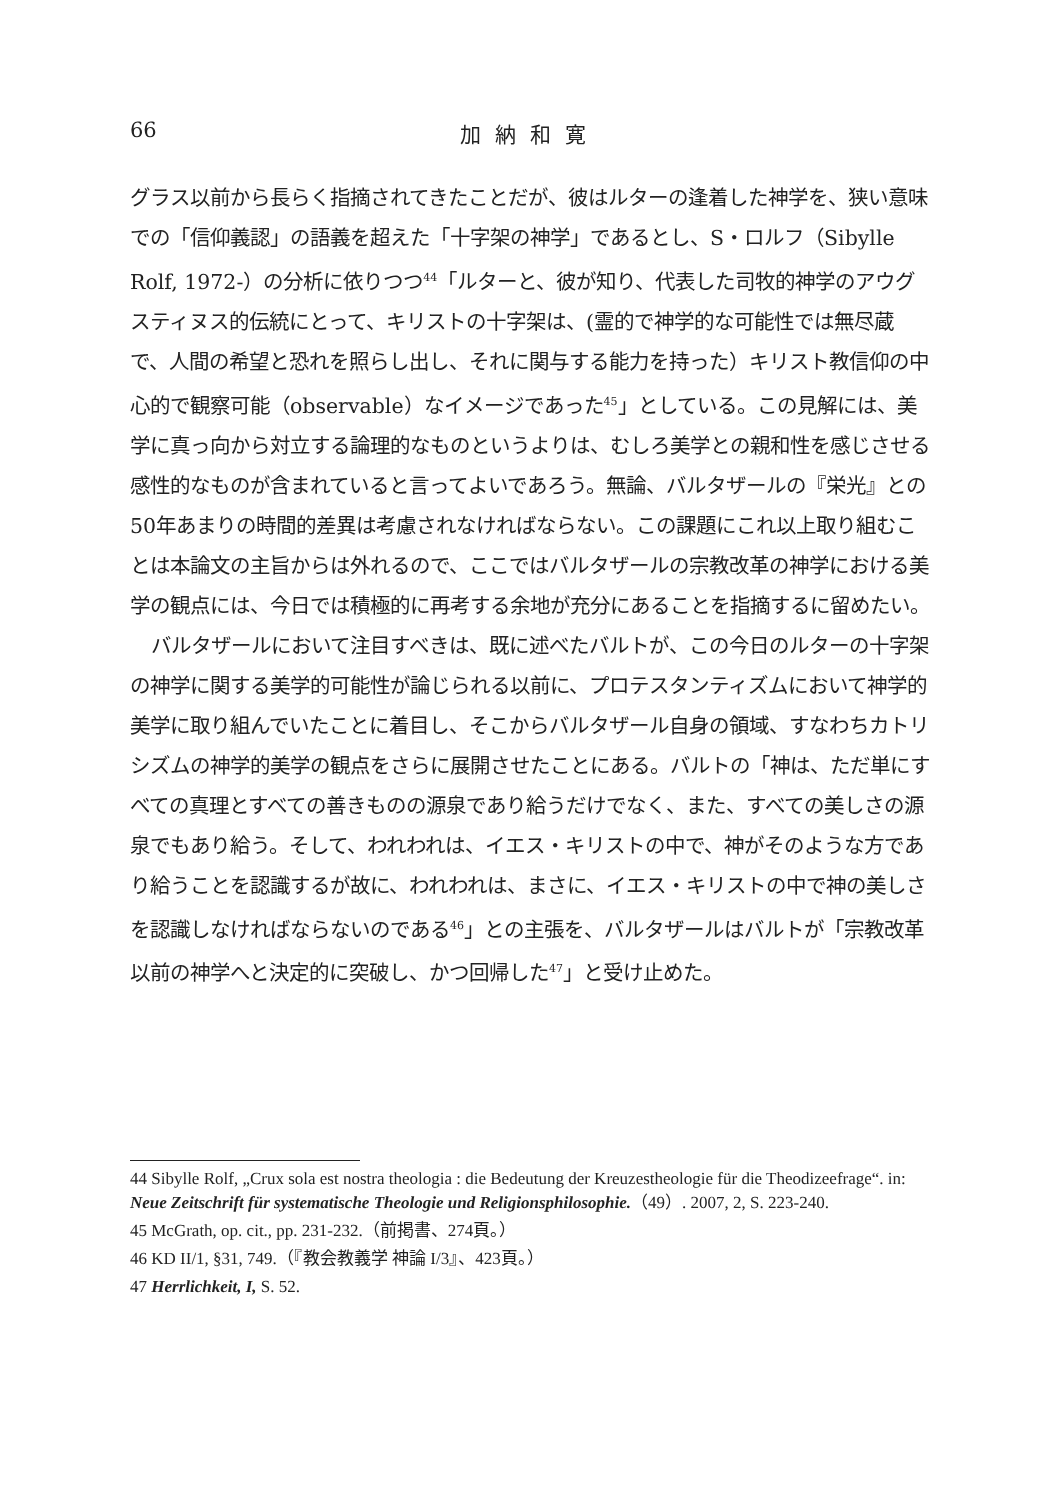66 加納和寛
グラス以前から長らく指摘されてきたことだが、彼はルターの逢着した神学を、狭い意味での「信仰義認」の語義を超えた「十字架の神学」であるとし、S・ロルフ（Sibylle Rolf, 1972-）の分析に依りつつ<sup>44</sup>「ルターと、彼が知り、代表した司牧的神学のアウグスティヌス的伝統にとって、キリストの十字架は、(霊的で神学的な可能性では無尽蔵で、人間の希望と恐れを照らし出し、それに関与する能力を持った）キリスト教信仰の中心的で観察可能（observable）なイメージであった<sup>45</sup>」としている。この見解には、美学に真っ向から対立する論理的なものというよりは、むしろ美学との親和性を感じさせる感性的なものが含まれていると言ってよいであろう。無論、バルタザールの『栄光』との50年あまりの時間的差異は考慮されなければならない。この課題にこれ以上取り組むことは本論文の主旨からは外れるので、ここではバルタザールの宗教改革の神学における美学の観点には、今日では積極的に再考する余地が充分にあることを指摘するに留めたい。
バルタザールにおいて注目すべきは、既に述べたバルトが、この今日のルターの十字架の神学に関する美学的可能性が論じられる以前に、プロテスタンティズムにおいて神学的美学に取り組んでいたことに着目し、そこからバルタザール自身の領域、すなわちカトリシズムの神学的美学の観点をさらに展開させたことにある。バルトの「神は、ただ単にすべての真理とすべての善きものの源泉であり給うだけでなく、また、すべての美しさの源泉でもあり給う。そして、われわれは、イエス・キリストの中で、神がそのような方であり給うことを認識するが故に、われわれは、まさに、イエス・キリストの中で神の美しさを認識しなければならないのである<sup>46</sup>」との主張を、バルタザールはバルトが「宗教改革以前の神学へと決定的に突破し、かつ回帰した<sup>47</sup>」と受け止めた。
44 Sibylle Rolf, „Crux sola est nostra theologia : die Bedeutung der Kreuzestheologie für die Theodizeefrage“. in: Neue Zeitschrift für systematische Theologie und Religionsphilosophie.（49）. 2007, 2, S. 223-240.
45 McGrath, op. cit., pp. 231-232.（前掲書、274頁。）
46 KD II/1, §31, 749.（『教会教義学 神論 I/3』、423頁。）
47 Herrlichkeit, I, S. 52.